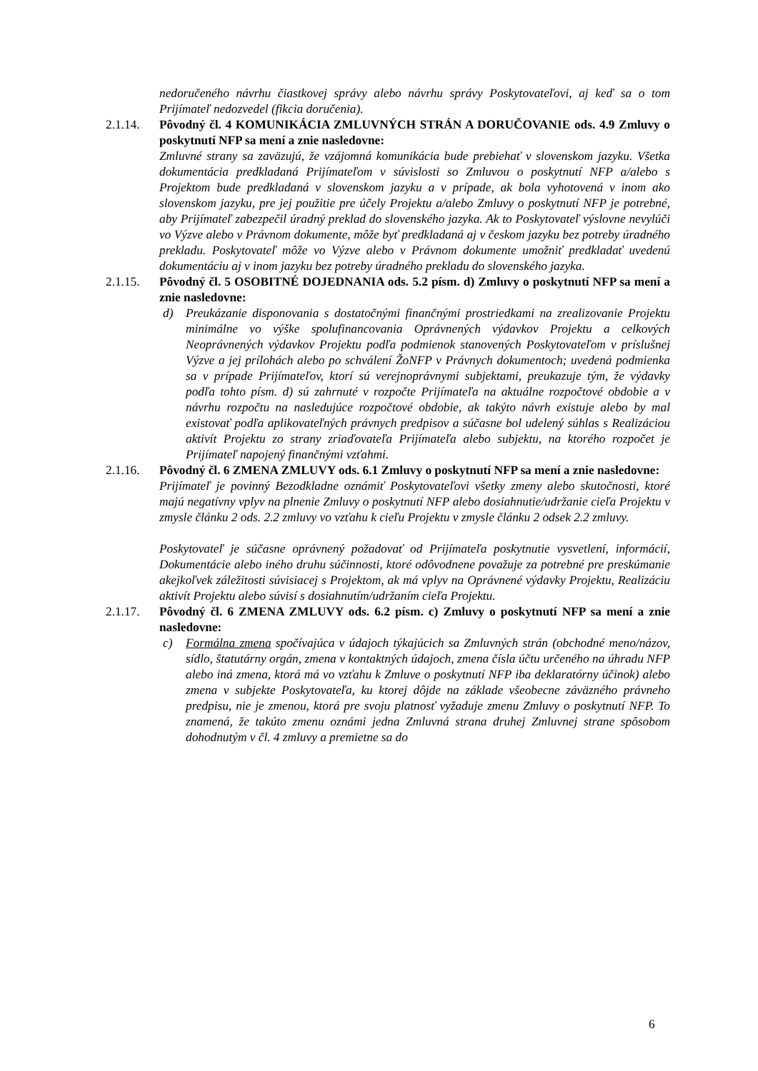nedoručeného návrhu čiastkovej správy alebo návrhu správy Poskytovateľovi, aj keď sa o tom Prijímateľ nedozvedel (fikcia doručenia).
2.1.14. Pôvodný čl. 4 KOMUNIKÁCIA ZMLUVNÝCH STRÁN A DORUČOVANIE ods. 4.9 Zmluvy o poskytnutí NFP sa mení a znie nasledovne:
Zmluvné strany sa zaväzujú, že vzájomná komunikácia bude prebiehať v slovenskom jazyku. Všetka dokumentácia predkladaná Prijímateľom v súvislosti so Zmluvou o poskytnutí NFP a/alebo s Projektom bude predkladaná v slovenskom jazyku a v prípade, ak bola vyhotovená v inom ako slovenskom jazyku, pre jej použitie pre účely Projektu a/alebo Zmluvy o poskytnutí NFP je potrebné, aby Prijímateľ zabezpečil úradný preklad do slovenského jazyka. Ak to Poskytovateľ výslovne nevylúči vo Výzve alebo v Právnom dokumente, môže byť predkladaná aj v českom jazyku bez potreby úradného prekladu. Poskytovateľ môže vo Výzve alebo v Právnom dokumente umožniť predkladať uvedenú dokumentáciu aj v inom jazyku bez potreby úradného prekladu do slovenského jazyka.
2.1.15. Pôvodný čl. 5 OSOBITNÉ DOJEDNANIA ods. 5.2 písm. d) Zmluvy o poskytnutí NFP sa mení a znie nasledovne:
d) Preukázanie disponovania s dostatočnými finančnými prostriedkami na zrealizovanie Projektu minimálne vo výške spolufinancovania Oprávnených výdavkov Projektu a celkových Neoprávnených výdavkov Projektu podľa podmienok stanovených Poskytovateľom v príslušnej Výzve a jej prílohách alebo po schválení ŽoNFP v Právnych dokumentoch; uvedená podmienka sa v prípade Prijímateľov, ktorí sú verejnoprávnymi subjektami, preukazuje tým, že výdavky podľa tohto písm. d) sú zahrnuté v rozpočte Prijímateľa na aktuálne rozpočtové obdobie a v návrhu rozpočtu na nasledujúce rozpočtové obdobie, ak takýto návrh existuje alebo by mal existovať podľa aplikovateľných právnych predpisov a súčasne bol udelený súhlas s Realizáciou aktivít Projektu zo strany zriaďovateľa Prijímateľa alebo subjektu, na ktorého rozpočet je Prijímateľ napojený finančnými vzťahmi.
2.1.16. Pôvodný čl. 6 ZMENA ZMLUVY ods. 6.1 Zmluvy o poskytnutí NFP sa mení a znie nasledovne:
Prijímateľ je povinný Bezodkladne oznámiť Poskytovateľovi všetky zmeny alebo skutočnosti, ktoré majú negatívny vplyv na plnenie Zmluvy o poskytnutí NFP alebo dosiahnutie/udržanie cieľa Projektu v zmysle článku 2 ods. 2.2 zmluvy vo vzťahu k cieľu Projektu v zmysle článku 2 odsek 2.2 zmluvy.
Poskytovateľ je súčasne oprávnený požadovať od Prijímateľa poskytnutie vysvetlení, informácií, Dokumentácie alebo iného druhu súčinnosti, ktoré odôvodnene považuje za potrebné pre preskúmanie akejkoľvek záležitosti súvisiacej s Projektom, ak má vplyv na Oprávnené výdavky Projektu, Realizáciu aktivít Projektu alebo súvisí s dosiahnutím/udržaním cieľa Projektu.
2.1.17. Pôvodný čl. 6 ZMENA ZMLUVY ods. 6.2 písm. c) Zmluvy o poskytnutí NFP sa mení a znie nasledovne:
c) Formálna zmena spočívajúca v údajoch týkajúcich sa Zmluvných strán (obchodné meno/názov, sídlo, štatutárny orgán, zmena v kontaktných údajoch, zmena čísla účtu určeného na úhradu NFP alebo iná zmena, ktorá má vo vzťahu k Zmluve o poskytnutí NFP iba deklaratórny účinok) alebo zmena v subjekte Poskytovateľa, ku ktorej dôjde na základe všeobecne záväzného právneho predpisu, nie je zmenou, ktorá pre svoju platnosť vyžaduje zmenu Zmluvy o poskytnutí NFP. To znamená, že takúto zmenu oznámi jedna Zmluvná strana druhej Zmluvnej strane spôsobom dohodnutým v čl. 4 zmluvy a premietne sa do
6